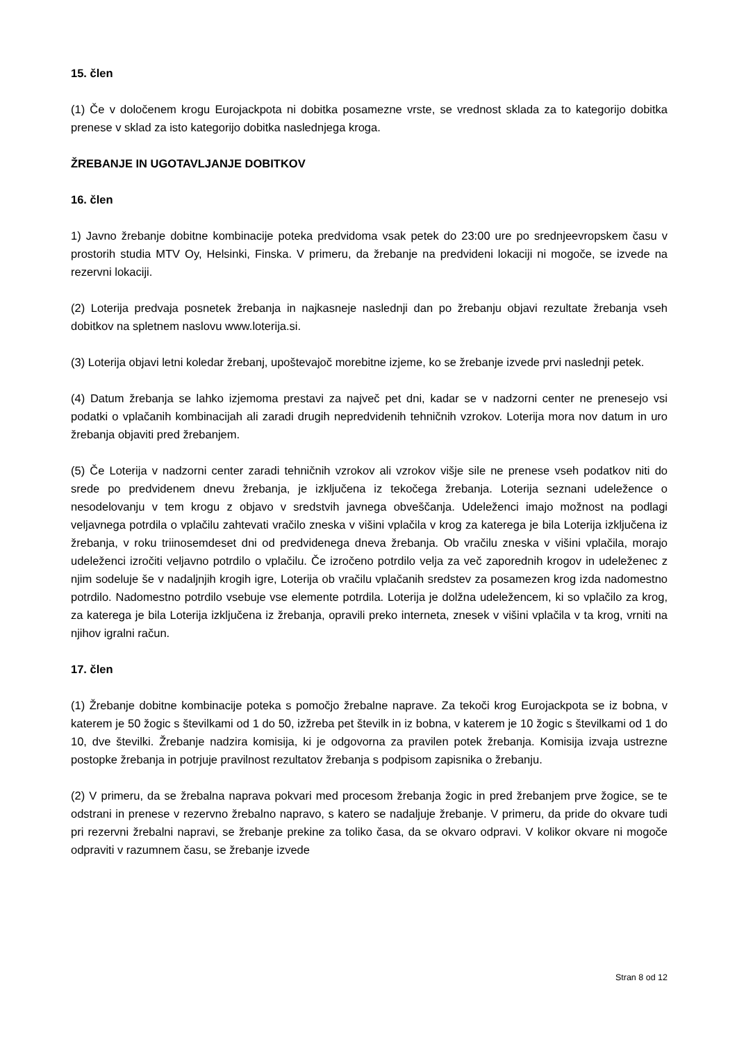15. člen
(1) Če v določenem krogu Eurojackpota ni dobitka posamezne vrste, se vrednost sklada za to kategorijo dobitka prenese v sklad za isto kategorijo dobitka naslednjega kroga.
ŽREBANJE IN UGOTAVLJANJE DOBITKOV
16. člen
1) Javno žrebanje dobitne kombinacije poteka predvidoma vsak petek do 23:00 ure po srednjeevropskem času v prostorih studia MTV Oy, Helsinki, Finska. V primeru, da žrebanje na predvideni lokaciji ni mogoče, se izvede na rezervni lokaciji.
(2) Loterija predvaja posnetek žrebanja in najkasneje naslednji dan po žrebanju objavi rezultate žrebanja vseh dobitkov na spletnem naslovu www.loterija.si.
(3) Loterija objavi letni koledar žrebanj, upoštevajoč morebitne izjeme, ko se žrebanje izvede prvi naslednji petek.
(4) Datum žrebanja se lahko izjemoma prestavi za največ pet dni, kadar se v nadzorni center ne prenesejo vsi podatki o vplačanih kombinacijah ali zaradi drugih nepredvidenih tehničnih vzrokov. Loterija mora nov datum in uro žrebanja objaviti pred žrebanjem.
(5) Če Loterija v nadzorni center zaradi tehničnih vzrokov ali vzrokov višje sile ne prenese vseh podatkov niti do srede po predvidenem dnevu žrebanja, je izključena iz tekočega žrebanja. Loterija seznani udeležence o nesodelovanju v tem krogu z objavo v sredstvih javnega obveščanja. Udeleženci imajo možnost na podlagi veljavnega potrdila o vplačilu zahtevati vračilo zneska v višini vplačila v krog za katerega je bila Loterija izključena iz žrebanja, v roku triinosemdeset dni od predvidenega dneva žrebanja. Ob vračilu zneska v višini vplačila, morajo udeleženci izročiti veljavno potrdilo o vplačilu. Če izročeno potrdilo velja za več zaporednih krogov in udeleženec z njim sodeluje še v nadaljnjih krogih igre, Loterija ob vračilu vplačanih sredstev za posamezen krog izda nadomestno potrdilo. Nadomestno potrdilo vsebuje vse elemente potrdila. Loterija je dolžna udeležencem, ki so vplačilo za krog, za katerega je bila Loterija izključena iz žrebanja, opravili preko interneta, znesek v višini vplačila v ta krog, vrniti na njihov igralni račun.
17. člen
(1) Žrebanje dobitne kombinacije poteka s pomočjo žrebalne naprave. Za tekoči krog Eurojackpota se iz bobna, v katerem je 50 žogic s številkami od 1 do 50, izžreba pet številk in iz bobna, v katerem je 10 žogic s številkami od 1 do 10, dve številki. Žrebanje nadzira komisija, ki je odgovorna za pravilen potek žrebanja. Komisija izvaja ustrezne postopke žrebanja in potrjuje pravilnost rezultatov žrebanja s podpisom zapisnika o žrebanju.
(2) V primeru, da se žrebalna naprava pokvari med procesom žrebanja žogic in pred žrebanjem prve žogice, se te odstrani in prenese v rezervno žrebalno napravo, s katero se nadaljuje žrebanje. V primeru, da pride do okvare tudi pri rezervni žrebalni napravi, se žrebanje prekine za toliko časa, da se okvaro odpravi. V kolikor okvare ni mogoče odpraviti v razumnem času, se žrebanje izvede
Stran 8 od 12